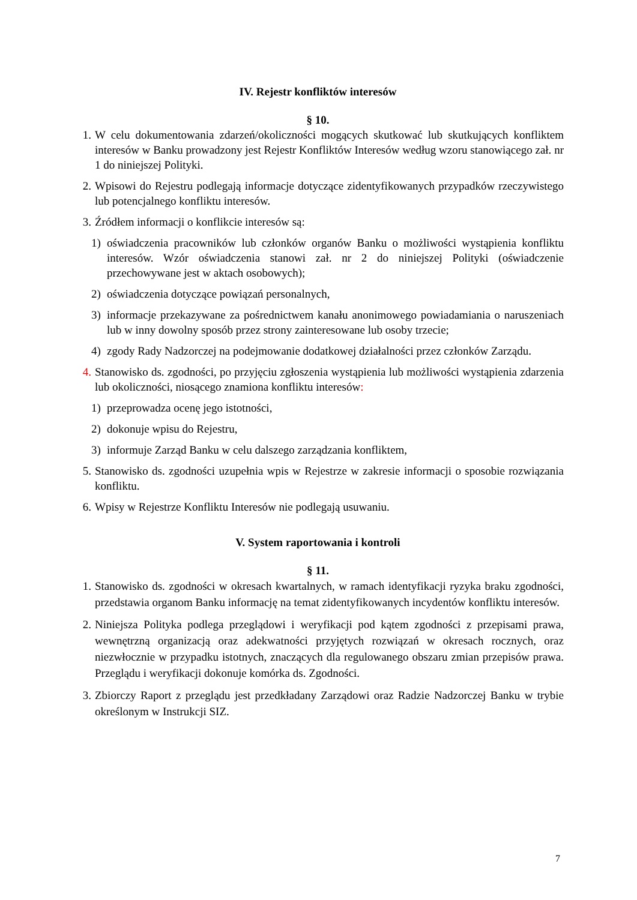IV. Rejestr konfliktów interesów
§ 10.
1. W celu dokumentowania zdarzeń/okoliczności mogących skutkować lub skutkujących konfliktem interesów w Banku prowadzony jest Rejestr Konfliktów Interesów według wzoru stanowiącego zał. nr 1 do niniejszej Polityki.
2. Wpisowi do Rejestru podlegają informacje dotyczące zidentyfikowanych przypadków rzeczywistego lub potencjalnego konfliktu interesów.
3. Źródłem informacji o konflikcie interesów są:
1) oświadczenia pracowników lub członków organów Banku o możliwości wystąpienia konfliktu interesów. Wzór oświadczenia stanowi zał. nr 2 do niniejszej Polityki (oświadczenie przechowywane jest w aktach osobowych);
2) oświadczenia dotyczące powiązań personalnych,
3) informacje przekazywane za pośrednictwem kanału anonimowego powiadamiania o naruszeniach lub w inny dowolny sposób przez strony zainteresowane lub osoby trzecie;
4) zgody Rady Nadzorczej na podejmowanie dodatkowej działalności przez członków Zarządu.
4. Stanowisko ds. zgodności, po przyjęciu zgłoszenia wystąpienia lub możliwości wystąpienia zdarzenia lub okoliczności, niosącego znamiona konfliktu interesów:
1) przeprowadza ocenę jego istotności,
2) dokonuje wpisu do Rejestru,
3) informuje Zarząd Banku w celu dalszego zarządzania konfliktem,
5. Stanowisko ds. zgodności uzupełnia wpis w Rejestrze w zakresie informacji o sposobie rozwiązania konfliktu.
6. Wpisy w Rejestrze Konfliktu Interesów nie podlegają usuwaniu.
V. System raportowania i kontroli
§ 11.
1. Stanowisko ds. zgodności w okresach kwartalnych, w ramach identyfikacji ryzyka braku zgodności, przedstawia organom Banku informację na temat zidentyfikowanych incydentów konfliktu interesów.
2. Niniejsza Polityka podlega przeglądowi i weryfikacji pod kątem zgodności z przepisami prawa, wewnętrzną organizacją oraz adekwatności przyjętych rozwiązań w okresach rocznych, oraz niezwłocznie w przypadku istotnych, znaczących dla regulowanego obszaru zmian przepisów prawa. Przeglądu i weryfikacji dokonuje komórka ds. Zgodności.
3. Zbiorczy Raport z przeglądu jest przedkładany Zarządowi oraz Radzie Nadzorczej Banku w trybie określonym w Instrukcji SIZ.
7